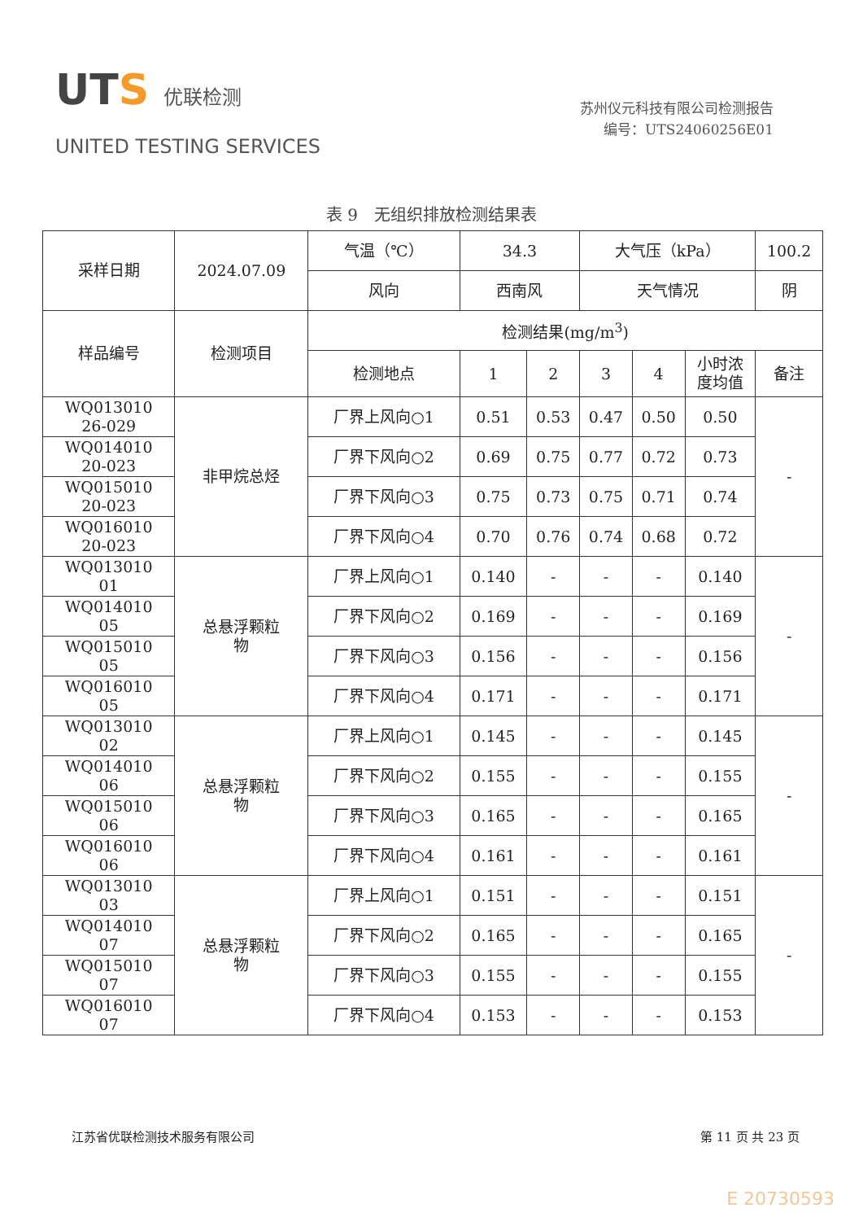UTS 优联检测
UNITED TESTING SERVICES
苏州仪元科技有限公司检测报告
编号：UTS24060256E01
表 9　无组织排放检测结果表
| 采样日期 | 2024.07.09 | 气温（℃） | 34.3 | | 大气压（kPa） | | | 100.2 |
| | | 风向 | 西南风 | | 天气情况 | | | 阴 |
| 样品编号 | 检测项目 | 检测结果(mg/m<sup>3</sup>) | | | | | | |
| | | 检测地点 | 1 | 2 | 3 | 4 | 小时浓 度均值 | 备注 |
| WQ013010 26-029 | 非甲烷总烃 | 厂界上风向○1 | 0.51 | 0.53 | 0.47 | 0.50 | 0.50 | - |
| WQ014010 20-023 | | 厂界下风向○2 | 0.69 | 0.75 | 0.77 | 0.72 | 0.73 | |
| WQ015010 20-023 | | 厂界下风向○3 | 0.75 | 0.73 | 0.75 | 0.71 | 0.74 | |
| WQ016010 20-023 | | 厂界下风向○4 | 0.70 | 0.76 | 0.74 | 0.68 | 0.72 | |
| WQ013010 01 | 总悬浮颗粒 物 | 厂界上风向○1 | 0.140 | - | - | - | 0.140 | - |
| WQ014010 05 | | 厂界下风向○2 | 0.169 | - | - | - | 0.169 | |
| WQ015010 05 | | 厂界下风向○3 | 0.156 | - | - | - | 0.156 | |
| WQ016010 05 | | 厂界下风向○4 | 0.171 | - | - | - | 0.171 | |
| WQ013010 02 | 总悬浮颗粒 物 | 厂界上风向○1 | 0.145 | - | - | - | 0.145 | - |
| WQ014010 06 | | 厂界下风向○2 | 0.155 | - | - | - | 0.155 | |
| WQ015010 06 | | 厂界下风向○3 | 0.165 | - | - | - | 0.165 | |
| WQ016010 06 | | 厂界下风向○4 | 0.161 | - | - | - | 0.161 | |
| WQ013010 03 | 总悬浮颗粒 物 | 厂界上风向○1 | 0.151 | - | - | - | 0.151 | - |
| WQ014010 07 | | 厂界下风向○2 | 0.165 | - | - | - | 0.165 | |
| WQ015010 07 | | 厂界下风向○3 | 0.155 | - | - | - | 0.155 | |
| WQ016010 07 | | 厂界下风向○4 | 0.153 | - | - | - | 0.153 | |
江苏省优联检测技术服务有限公司 第 11 页 共 23 页
E 20730593